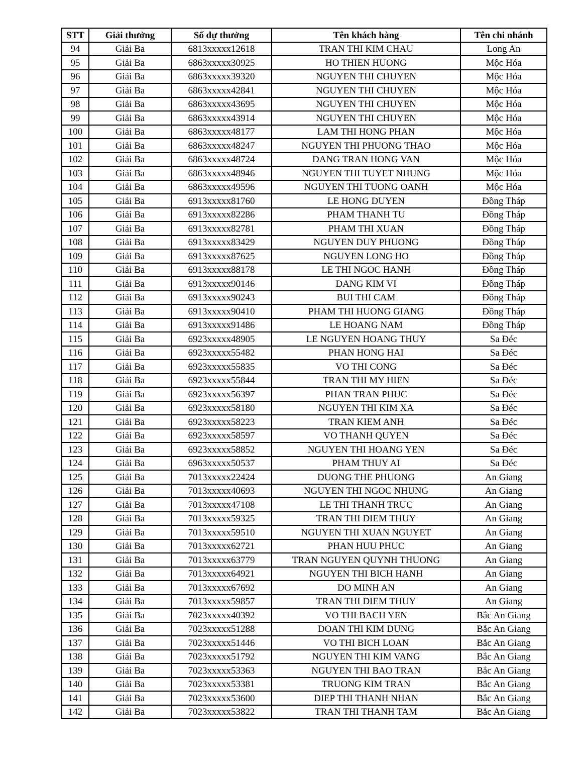| STT | Giải thưởng | Số dự thưởng | Tên khách hàng | Tên chi nhánh |
| --- | --- | --- | --- | --- |
| 94 | Giải Ba | 6813xxxxx12618 | TRAN THI KIM CHAU | Long An |
| 95 | Giải Ba | 6863xxxxx30925 | HO THIEN HUONG | Mộc Hóa |
| 96 | Giải Ba | 6863xxxxx39320 | NGUYEN THI CHUYEN | Mộc Hóa |
| 97 | Giải Ba | 6863xxxxx42841 | NGUYEN THI CHUYEN | Mộc Hóa |
| 98 | Giải Ba | 6863xxxxx43695 | NGUYEN THI CHUYEN | Mộc Hóa |
| 99 | Giải Ba | 6863xxxxx43914 | NGUYEN THI CHUYEN | Mộc Hóa |
| 100 | Giải Ba | 6863xxxxx48177 | LAM THI HONG PHAN | Mộc Hóa |
| 101 | Giải Ba | 6863xxxxx48247 | NGUYEN THI PHUONG THAO | Mộc Hóa |
| 102 | Giải Ba | 6863xxxxx48724 | DANG TRAN HONG VAN | Mộc Hóa |
| 103 | Giải Ba | 6863xxxxx48946 | NGUYEN THI TUYET NHUNG | Mộc Hóa |
| 104 | Giải Ba | 6863xxxxx49596 | NGUYEN THI TUONG OANH | Mộc Hóa |
| 105 | Giải Ba | 6913xxxxx81760 | LE HONG DUYEN | Đồng Tháp |
| 106 | Giải Ba | 6913xxxxx82286 | PHAM THANH TU | Đồng Tháp |
| 107 | Giải Ba | 6913xxxxx82781 | PHAM THI XUAN | Đồng Tháp |
| 108 | Giải Ba | 6913xxxxx83429 | NGUYEN DUY PHUONG | Đồng Tháp |
| 109 | Giải Ba | 6913xxxxx87625 | NGUYEN LONG HO | Đồng Tháp |
| 110 | Giải Ba | 6913xxxxx88178 | LE THI NGOC HANH | Đồng Tháp |
| 111 | Giải Ba | 6913xxxxx90146 | DANG KIM VI | Đồng Tháp |
| 112 | Giải Ba | 6913xxxxx90243 | BUI THI CAM | Đồng Tháp |
| 113 | Giải Ba | 6913xxxxx90410 | PHAM THI HUONG GIANG | Đồng Tháp |
| 114 | Giải Ba | 6913xxxxx91486 | LE HOANG NAM | Đồng Tháp |
| 115 | Giải Ba | 6923xxxxx48905 | LE NGUYEN HOANG THUY | Sa Đéc |
| 116 | Giải Ba | 6923xxxxx55482 | PHAN HONG HAI | Sa Đéc |
| 117 | Giải Ba | 6923xxxxx55835 | VO THI CONG | Sa Đéc |
| 118 | Giải Ba | 6923xxxxx55844 | TRAN THI MY HIEN | Sa Đéc |
| 119 | Giải Ba | 6923xxxxx56397 | PHAN TRAN PHUC | Sa Đéc |
| 120 | Giải Ba | 6923xxxxx58180 | NGUYEN THI KIM XA | Sa Đéc |
| 121 | Giải Ba | 6923xxxxx58223 | TRAN KIEM ANH | Sa Đéc |
| 122 | Giải Ba | 6923xxxxx58597 | VO THANH QUYEN | Sa Đéc |
| 123 | Giải Ba | 6923xxxxx58852 | NGUYEN THI HOANG YEN | Sa Đéc |
| 124 | Giải Ba | 6963xxxxx50537 | PHAM THUY AI | Sa Đéc |
| 125 | Giải Ba | 7013xxxxx22424 | DUONG THE PHUONG | An Giang |
| 126 | Giải Ba | 7013xxxxx40693 | NGUYEN THI NGOC NHUNG | An Giang |
| 127 | Giải Ba | 7013xxxxx47108 | LE THI THANH TRUC | An Giang |
| 128 | Giải Ba | 7013xxxxx59325 | TRAN THI DIEM THUY | An Giang |
| 129 | Giải Ba | 7013xxxxx59510 | NGUYEN THI XUAN NGUYET | An Giang |
| 130 | Giải Ba | 7013xxxxx62721 | PHAN HUU PHUC | An Giang |
| 131 | Giải Ba | 7013xxxxx63779 | TRAN NGUYEN QUYNH THUONG | An Giang |
| 132 | Giải Ba | 7013xxxxx64921 | NGUYEN THI BICH HANH | An Giang |
| 133 | Giải Ba | 7013xxxxx67692 | DO MINH AN | An Giang |
| 134 | Giải Ba | 7013xxxxx59857 | TRAN THI DIEM THUY | An Giang |
| 135 | Giải Ba | 7023xxxxx40392 | VO THI BACH YEN | Bắc An Giang |
| 136 | Giải Ba | 7023xxxxx51288 | DOAN THI KIM DUNG | Bắc An Giang |
| 137 | Giải Ba | 7023xxxxx51446 | VO THI BICH LOAN | Bắc An Giang |
| 138 | Giải Ba | 7023xxxxx51792 | NGUYEN THI KIM VANG | Bắc An Giang |
| 139 | Giải Ba | 7023xxxxx53363 | NGUYEN THI BAO TRAN | Bắc An Giang |
| 140 | Giải Ba | 7023xxxxx53381 | TRUONG KIM TRAN | Bắc An Giang |
| 141 | Giải Ba | 7023xxxxx53600 | DIEP THI THANH NHAN | Bắc An Giang |
| 142 | Giải Ba | 7023xxxxx53822 | TRAN THI THANH TAM | Bắc An Giang |